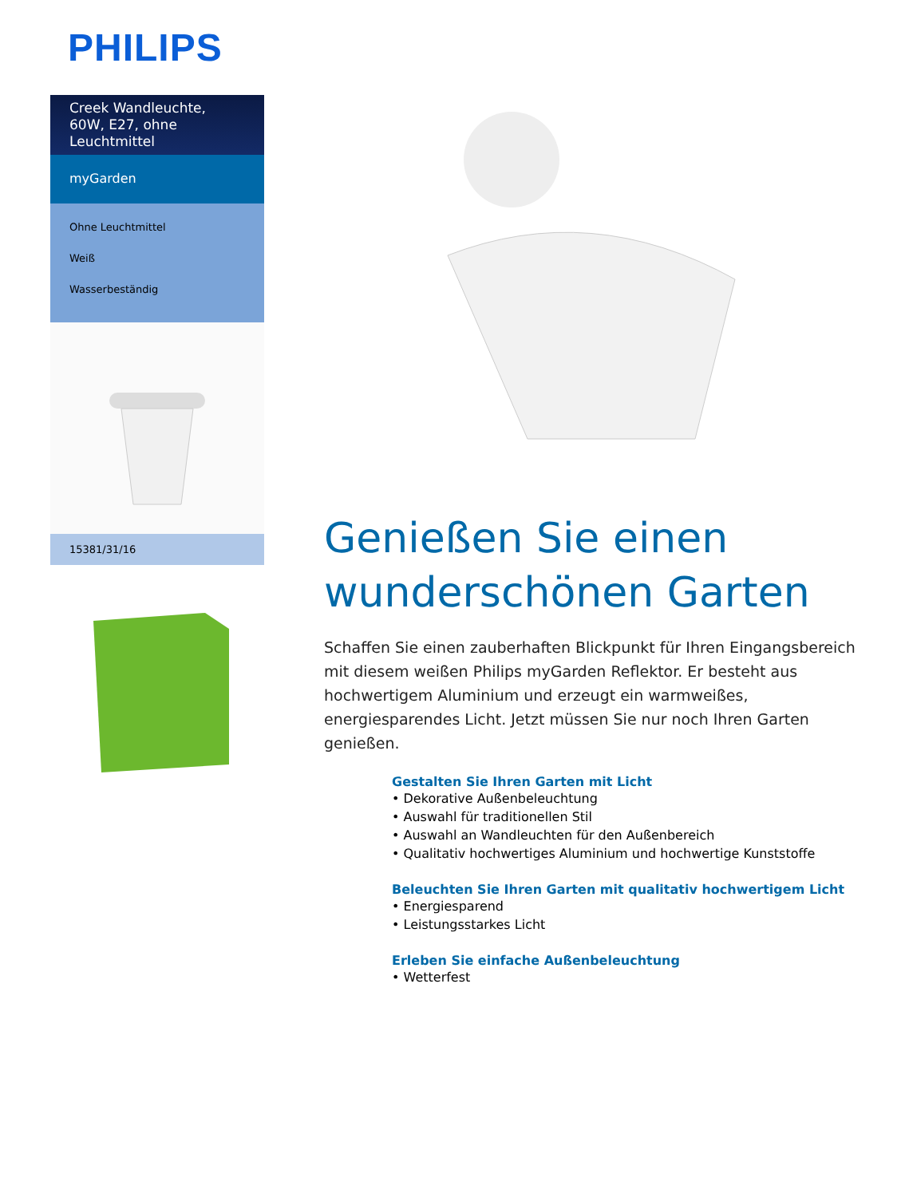PHILIPS
Creek Wandleuchte, 60W, E27, ohne Leuchtmittel
myGarden
Ohne Leuchtmittel
Weiß
Wasserbeständig
15381/31/16
Genießen Sie einen wunderschönen Garten
Schaffen Sie einen zauberhaften Blickpunkt für Ihren Eingangsbereich mit diesem weißen Philips myGarden Reflektor. Er besteht aus hochwertigem Aluminium und erzeugt ein warmweißes, energiesparendes Licht. Jetzt müssen Sie nur noch Ihren Garten genießen.
Gestalten Sie Ihren Garten mit Licht
• Dekorative Außenbeleuchtung
• Auswahl für traditionellen Stil
• Auswahl an Wandleuchten für den Außenbereich
• Qualitativ hochwertiges Aluminium und hochwertige Kunststoffe
Beleuchten Sie Ihren Garten mit qualitativ hochwertigem Licht
• Energiesparend
• Leistungsstarkes Licht
Erleben Sie einfache Außenbeleuchtung
• Wetterfest